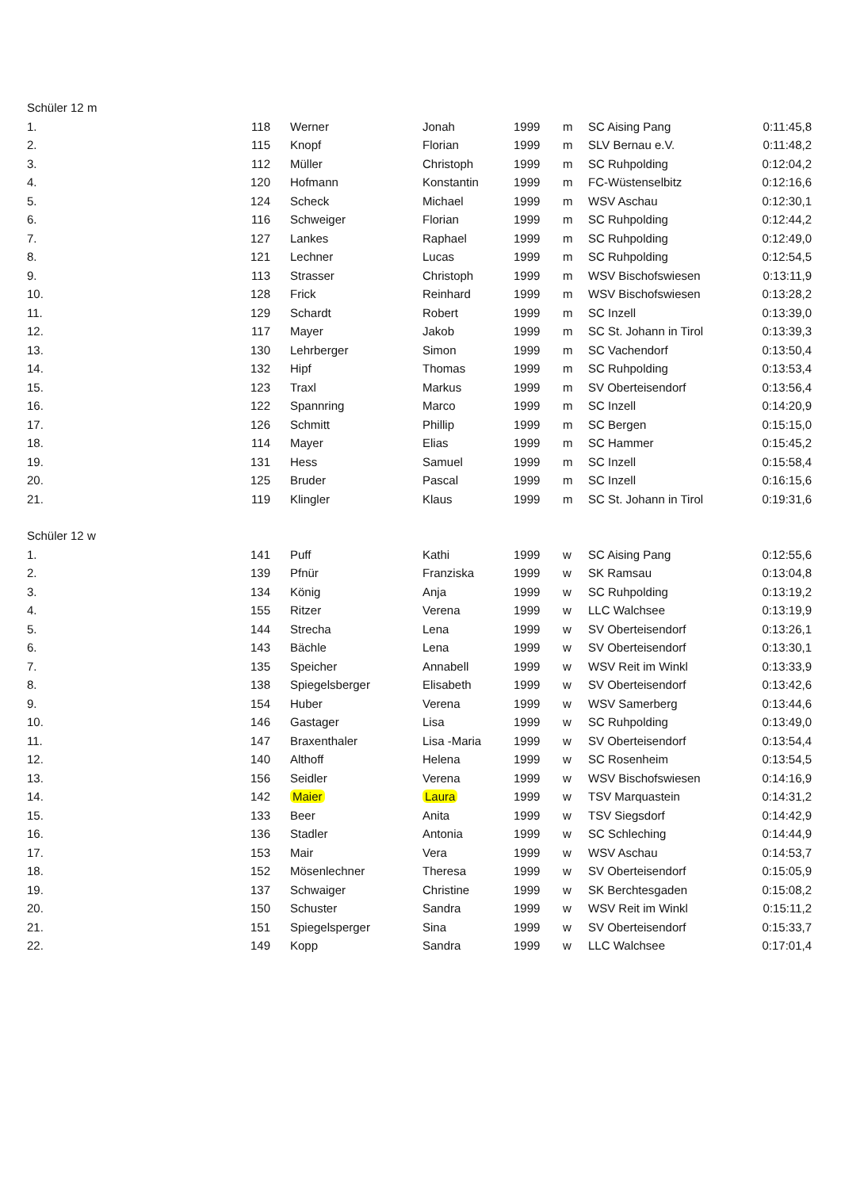| Schüler 12 m | | | | | | | |
| --- | --- | --- | --- | --- | --- | --- | --- |
| 1. | 118 | Werner | Jonah | 1999 | m | SC Aising Pang | 0:11:45,8 |
| 2. | 115 | Knopf | Florian | 1999 | m | SLV Bernau e.V. | 0:11:48,2 |
| 3. | 112 | Müller | Christoph | 1999 | m | SC Ruhpolding | 0:12:04,2 |
| 4. | 120 | Hofmann | Konstantin | 1999 | m | FC-Wüstenselbitz | 0:12:16,6 |
| 5. | 124 | Scheck | Michael | 1999 | m | WSV Aschau | 0:12:30,1 |
| 6. | 116 | Schweiger | Florian | 1999 | m | SC Ruhpolding | 0:12:44,2 |
| 7. | 127 | Lankes | Raphael | 1999 | m | SC Ruhpolding | 0:12:49,0 |
| 8. | 121 | Lechner | Lucas | 1999 | m | SC Ruhpolding | 0:12:54,5 |
| 9. | 113 | Strasser | Christoph | 1999 | m | WSV Bischofswiesen | 0:13:11,9 |
| 10. | 128 | Frick | Reinhard | 1999 | m | WSV Bischofswiesen | 0:13:28,2 |
| 11. | 129 | Schardt | Robert | 1999 | m | SC Inzell | 0:13:39,0 |
| 12. | 117 | Mayer | Jakob | 1999 | m | SC St. Johann in Tirol | 0:13:39,3 |
| 13. | 130 | Lehrberger | Simon | 1999 | m | SC Vachendorf | 0:13:50,4 |
| 14. | 132 | Hipf | Thomas | 1999 | m | SC Ruhpolding | 0:13:53,4 |
| 15. | 123 | Traxl | Markus | 1999 | m | SV Oberteisendorf | 0:13:56,4 |
| 16. | 122 | Spannring | Marco | 1999 | m | SC Inzell | 0:14:20,9 |
| 17. | 126 | Schmitt | Phillip | 1999 | m | SC Bergen | 0:15:15,0 |
| 18. | 114 | Mayer | Elias | 1999 | m | SC Hammer | 0:15:45,2 |
| 19. | 131 | Hess | Samuel | 1999 | m | SC Inzell | 0:15:58,4 |
| 20. | 125 | Bruder | Pascal | 1999 | m | SC Inzell | 0:16:15,6 |
| 21. | 119 | Klingler | Klaus | 1999 | m | SC St. Johann in Tirol | 0:19:31,6 |
| Schüler 12 w | | | | | | | |
| 1. | 141 | Puff | Kathi | 1999 | w | SC Aising Pang | 0:12:55,6 |
| 2. | 139 | Pfnür | Franziska | 1999 | w | SK Ramsau | 0:13:04,8 |
| 3. | 134 | König | Anja | 1999 | w | SC Ruhpolding | 0:13:19,2 |
| 4. | 155 | Ritzer | Verena | 1999 | w | LLC Walchsee | 0:13:19,9 |
| 5. | 144 | Strecha | Lena | 1999 | w | SV Oberteisendorf | 0:13:26,1 |
| 6. | 143 | Bächle | Lena | 1999 | w | SV Oberteisendorf | 0:13:30,1 |
| 7. | 135 | Speicher | Annabell | 1999 | w | WSV Reit im Winkl | 0:13:33,9 |
| 8. | 138 | Spiegelsberger | Elisabeth | 1999 | w | SV Oberteisendorf | 0:13:42,6 |
| 9. | 154 | Huber | Verena | 1999 | w | WSV Samerberg | 0:13:44,6 |
| 10. | 146 | Gastager | Lisa | 1999 | w | SC Ruhpolding | 0:13:49,0 |
| 11. | 147 | Braxenthaler | Lisa -Maria | 1999 | w | SV Oberteisendorf | 0:13:54,4 |
| 12. | 140 | Althoff | Helena | 1999 | w | SC Rosenheim | 0:13:54,5 |
| 13. | 156 | Seidler | Verena | 1999 | w | WSV Bischofswiesen | 0:14:16,9 |
| 14. | 142 | Maier | Laura | 1999 | w | TSV Marquastein | 0:14:31,2 |
| 15. | 133 | Beer | Anita | 1999 | w | TSV Siegsdorf | 0:14:42,9 |
| 16. | 136 | Stadler | Antonia | 1999 | w | SC Schleching | 0:14:44,9 |
| 17. | 153 | Mair | Vera | 1999 | w | WSV Aschau | 0:14:53,7 |
| 18. | 152 | Mösenlechner | Theresa | 1999 | w | SV Oberteisendorf | 0:15:05,9 |
| 19. | 137 | Schwaiger | Christine | 1999 | w | SK Berchtesgaden | 0:15:08,2 |
| 20. | 150 | Schuster | Sandra | 1999 | w | WSV Reit im Winkl | 0:15:11,2 |
| 21. | 151 | Spiegelsperger | Sina | 1999 | w | SV Oberteisendorf | 0:15:33,7 |
| 22. | 149 | Kopp | Sandra | 1999 | w | LLC Walchsee | 0:17:01,4 |